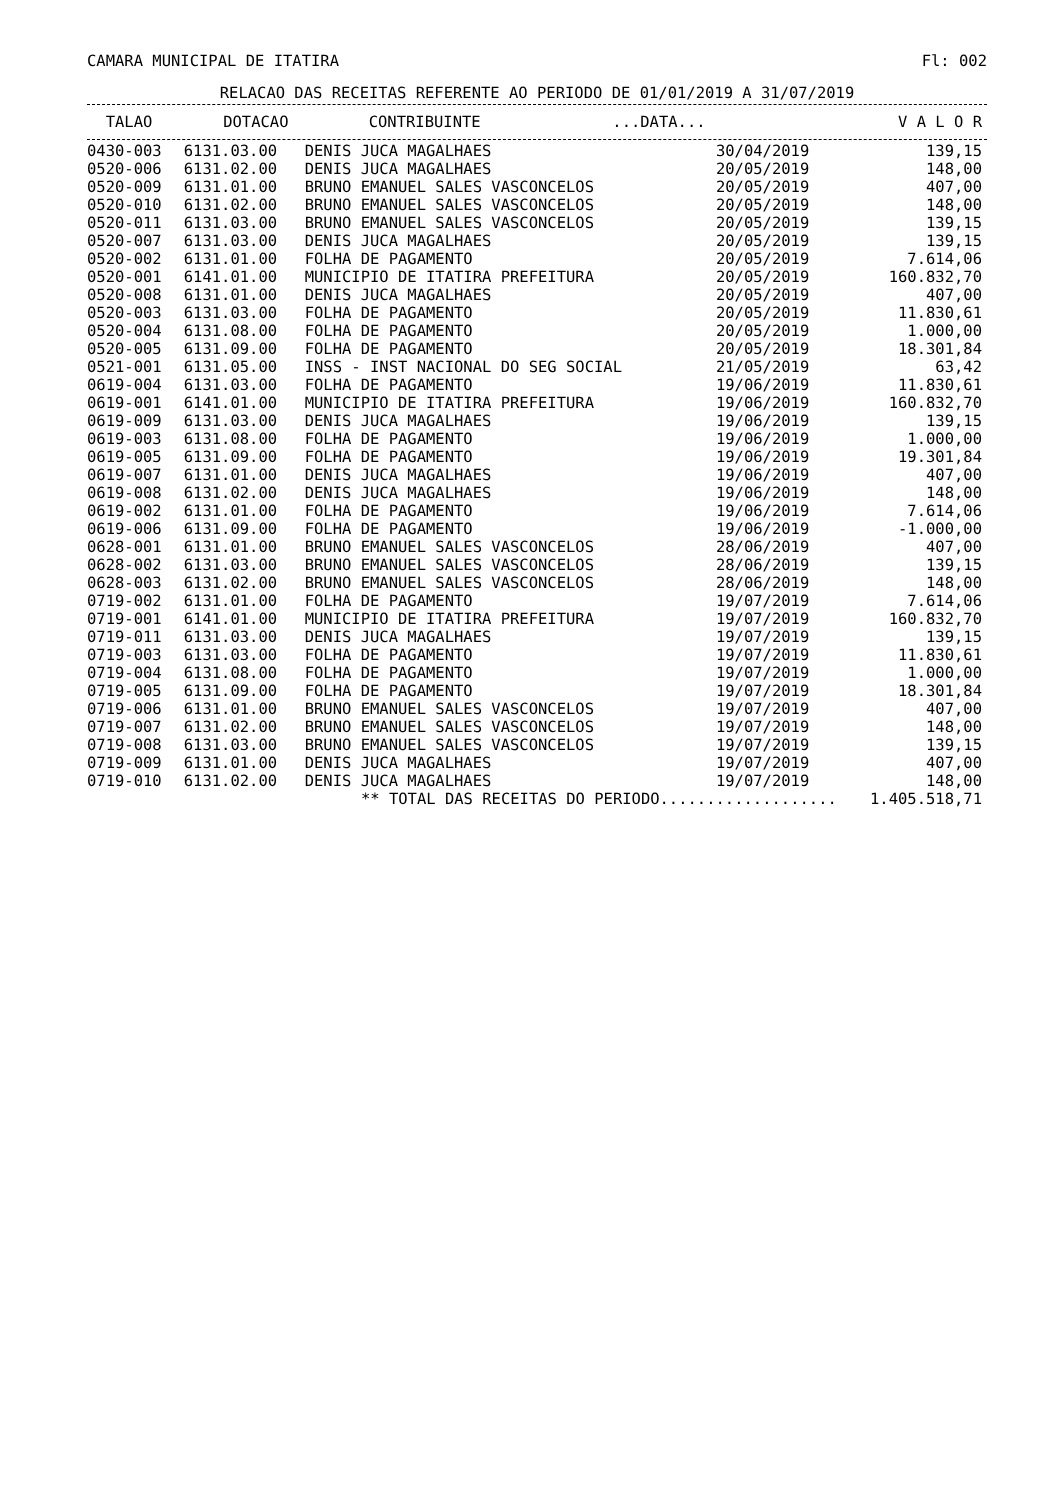CAMARA MUNICIPAL DE ITATIRA Fl: 002
RELACAO DAS RECEITAS REFERENTE AO PERIODO DE 01/01/2019 A 31/07/2019
| TALAO | DOTACAO | CONTRIBUINTE | ...DATA... | V A L O R |
| --- | --- | --- | --- | --- |
| 0430-003 | 6131.03.00 | DENIS JUCA MAGALHAES | 30/04/2019 | 139,15 |
| 0520-006 | 6131.02.00 | DENIS JUCA MAGALHAES | 20/05/2019 | 148,00 |
| 0520-009 | 6131.01.00 | BRUNO EMANUEL SALES VASCONCELOS | 20/05/2019 | 407,00 |
| 0520-010 | 6131.02.00 | BRUNO EMANUEL SALES VASCONCELOS | 20/05/2019 | 148,00 |
| 0520-011 | 6131.03.00 | BRUNO EMANUEL SALES VASCONCELOS | 20/05/2019 | 139,15 |
| 0520-007 | 6131.03.00 | DENIS JUCA MAGALHAES | 20/05/2019 | 139,15 |
| 0520-002 | 6131.01.00 | FOLHA DE PAGAMENTO | 20/05/2019 | 7.614,06 |
| 0520-001 | 6141.01.00 | MUNICIPIO DE ITATIRA PREFEITURA | 20/05/2019 | 160.832,70 |
| 0520-008 | 6131.01.00 | DENIS JUCA MAGALHAES | 20/05/2019 | 407,00 |
| 0520-003 | 6131.03.00 | FOLHA DE PAGAMENTO | 20/05/2019 | 11.830,61 |
| 0520-004 | 6131.08.00 | FOLHA DE PAGAMENTO | 20/05/2019 | 1.000,00 |
| 0520-005 | 6131.09.00 | FOLHA DE PAGAMENTO | 20/05/2019 | 18.301,84 |
| 0521-001 | 6131.05.00 | INSS - INST NACIONAL DO SEG SOCIAL | 21/05/2019 | 63,42 |
| 0619-004 | 6131.03.00 | FOLHA DE PAGAMENTO | 19/06/2019 | 11.830,61 |
| 0619-001 | 6141.01.00 | MUNICIPIO DE ITATIRA PREFEITURA | 19/06/2019 | 160.832,70 |
| 0619-009 | 6131.03.00 | DENIS JUCA MAGALHAES | 19/06/2019 | 139,15 |
| 0619-003 | 6131.08.00 | FOLHA DE PAGAMENTO | 19/06/2019 | 1.000,00 |
| 0619-005 | 6131.09.00 | FOLHA DE PAGAMENTO | 19/06/2019 | 19.301,84 |
| 0619-007 | 6131.01.00 | DENIS JUCA MAGALHAES | 19/06/2019 | 407,00 |
| 0619-008 | 6131.02.00 | DENIS JUCA MAGALHAES | 19/06/2019 | 148,00 |
| 0619-002 | 6131.01.00 | FOLHA DE PAGAMENTO | 19/06/2019 | 7.614,06 |
| 0619-006 | 6131.09.00 | FOLHA DE PAGAMENTO | 19/06/2019 | -1.000,00 |
| 0628-001 | 6131.01.00 | BRUNO EMANUEL SALES VASCONCELOS | 28/06/2019 | 407,00 |
| 0628-002 | 6131.03.00 | BRUNO EMANUEL SALES VASCONCELOS | 28/06/2019 | 139,15 |
| 0628-003 | 6131.02.00 | BRUNO EMANUEL SALES VASCONCELOS | 28/06/2019 | 148,00 |
| 0719-002 | 6131.01.00 | FOLHA DE PAGAMENTO | 19/07/2019 | 7.614,06 |
| 0719-001 | 6141.01.00 | MUNICIPIO DE ITATIRA PREFEITURA | 19/07/2019 | 160.832,70 |
| 0719-011 | 6131.03.00 | DENIS JUCA MAGALHAES | 19/07/2019 | 139,15 |
| 0719-003 | 6131.03.00 | FOLHA DE PAGAMENTO | 19/07/2019 | 11.830,61 |
| 0719-004 | 6131.08.00 | FOLHA DE PAGAMENTO | 19/07/2019 | 1.000,00 |
| 0719-005 | 6131.09.00 | FOLHA DE PAGAMENTO | 19/07/2019 | 18.301,84 |
| 0719-006 | 6131.01.00 | BRUNO EMANUEL SALES VASCONCELOS | 19/07/2019 | 407,00 |
| 0719-007 | 6131.02.00 | BRUNO EMANUEL SALES VASCONCELOS | 19/07/2019 | 148,00 |
| 0719-008 | 6131.03.00 | BRUNO EMANUEL SALES VASCONCELOS | 19/07/2019 | 139,15 |
| 0719-009 | 6131.01.00 | DENIS JUCA MAGALHAES | 19/07/2019 | 407,00 |
| 0719-010 | 6131.02.00 | DENIS JUCA MAGALHAES | 19/07/2019 | 148,00 |
| | ** TOTAL DAS RECEITAS DO PERIODO................... | | | 1.405.518,71 |